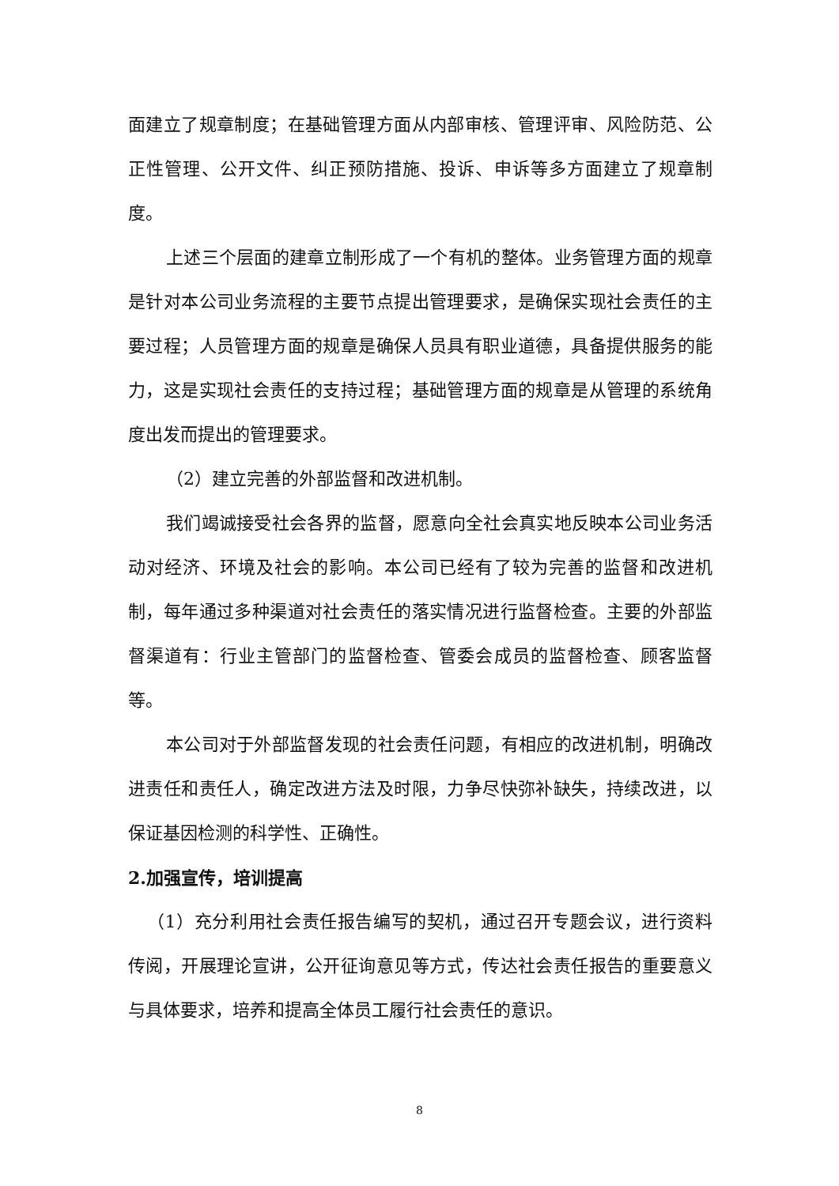面建立了规章制度；在基础管理方面从内部审核、管理评审、风险防范、公正性管理、公开文件、纠正预防措施、投诉、申诉等多方面建立了规章制度。
上述三个层面的建章立制形成了一个有机的整体。业务管理方面的规章是针对本公司业务流程的主要节点提出管理要求，是确保实现社会责任的主要过程；人员管理方面的规章是确保人员具有职业道德，具备提供服务的能力，这是实现社会责任的支持过程；基础管理方面的规章是从管理的系统角度出发而提出的管理要求。
（2）建立完善的外部监督和改进机制。
我们竭诚接受社会各界的监督，愿意向全社会真实地反映本公司业务活动对经济、环境及社会的影响。本公司已经有了较为完善的监督和改进机制，每年通过多种渠道对社会责任的落实情况进行监督检查。主要的外部监督渠道有：行业主管部门的监督检查、管委会成员的监督检查、顾客监督等。
本公司对于外部监督发现的社会责任问题，有相应的改进机制，明确改进责任和责任人，确定改进方法及时限，力争尽快弥补缺失，持续改进，以保证基因检测的科学性、正确性。
2.加强宣传，培训提高
（1）充分利用社会责任报告编写的契机，通过召开专题会议，进行资料传阅，开展理论宣讲，公开征询意见等方式，传达社会责任报告的重要意义与具体要求，培养和提高全体员工履行社会责任的意识。
8